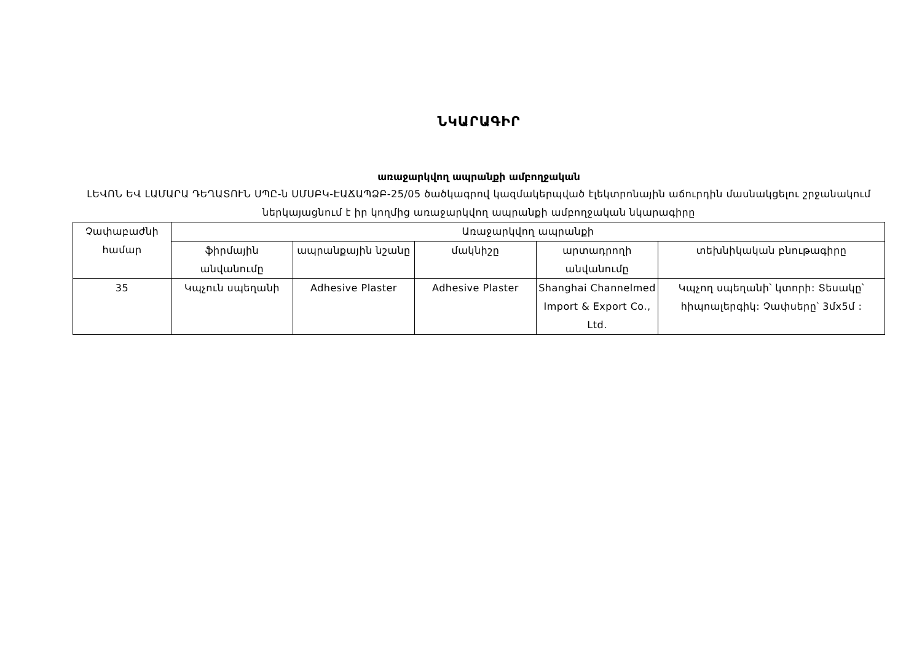ՆԿԱՐԱԳԻՐ
առաջարկվող ապրանքի ամբողջական
ԼԵՎՈՆ ԵՎ ԼԱՄԱՐԱ ԴԵՂԱՏՈՒՆ ՍՊԸ-ն ՍՄՍԲԿ-ԷԱՃԱՊՁԲ-25/05 ծածկագրով կազմակերպված էլեկտրոնային աճուրդին մասնակցելու շրջանակում ներկայացնում է իր կողմից առաջարկվող ապրանքի ամբողջական նկարագիրը
| Չափաբաժնի համար | Առաջարկվող ապրանքի | | | | |
| --- | --- | --- | --- | --- | --- |
| | ֆիրմային անվանումը | ապրանքային նշանը | մակնիշը | արտադրողի անվանումը | տեխնիկական բնութագիրը |
| 35 | Կպչուն սպեղանի | Adhesive Plaster | Adhesive Plaster | Shanghai Channelmed Import & Export Co., Ltd. | Կպչող սպեղանի՝ կտորի: Տեսակը՝ հիպոալերգիկ: Չափսերը՝ 3մx5մ : |